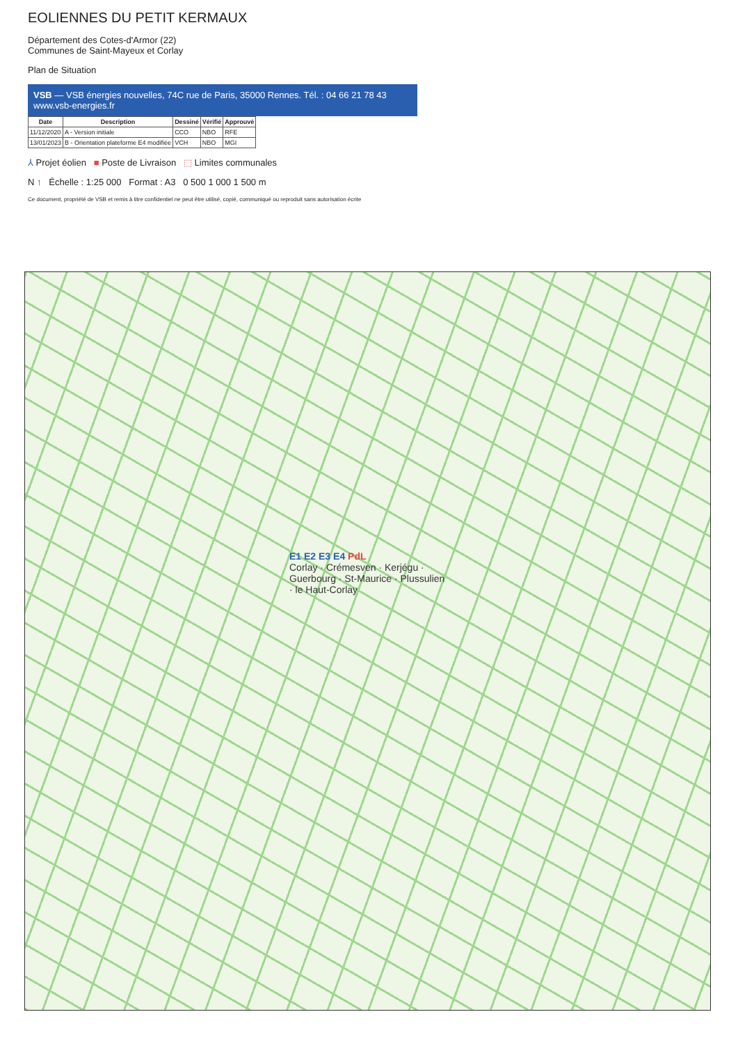EOLIENNES DU PETIT KERMAUX
Département des Cotes-d'Armor (22)
Communes de Saint-Mayeux et Corlay
Plan de Situation
VSB — VSB énergies nouvelles, 74C rue de Paris, 35000 Rennes. Tél. : 04 66 21 78 43 www.vsb-energies.fr
| Date | Description | Dessiné | Vérifié | Approuvé |
| --- | --- | --- | --- | --- |
| 11/12/2020 | A - Version initiale | CCO | NBO | RFE |
| 13/01/2023 | B - Orientation plateforme E4 modifiée | VCH | NBO | MGI |
⅄ Projet éolien ■ Poste de Livraison ⬚ Limites communales
N ↑ Échelle : 1:25 000 Format : A3 0 500 1 000 1 500 m
Ce document, propriété de VSB et remis à titre confidentiel ne peut être utilisé, copié, communiqué ou reproduit sans autorisation écrite
E1 E2 E3 E4 PdL
Corlay · Crémesven · Kerjégu · Guerbourg · St-Maurice · Plussulien · le Haut-Corlay